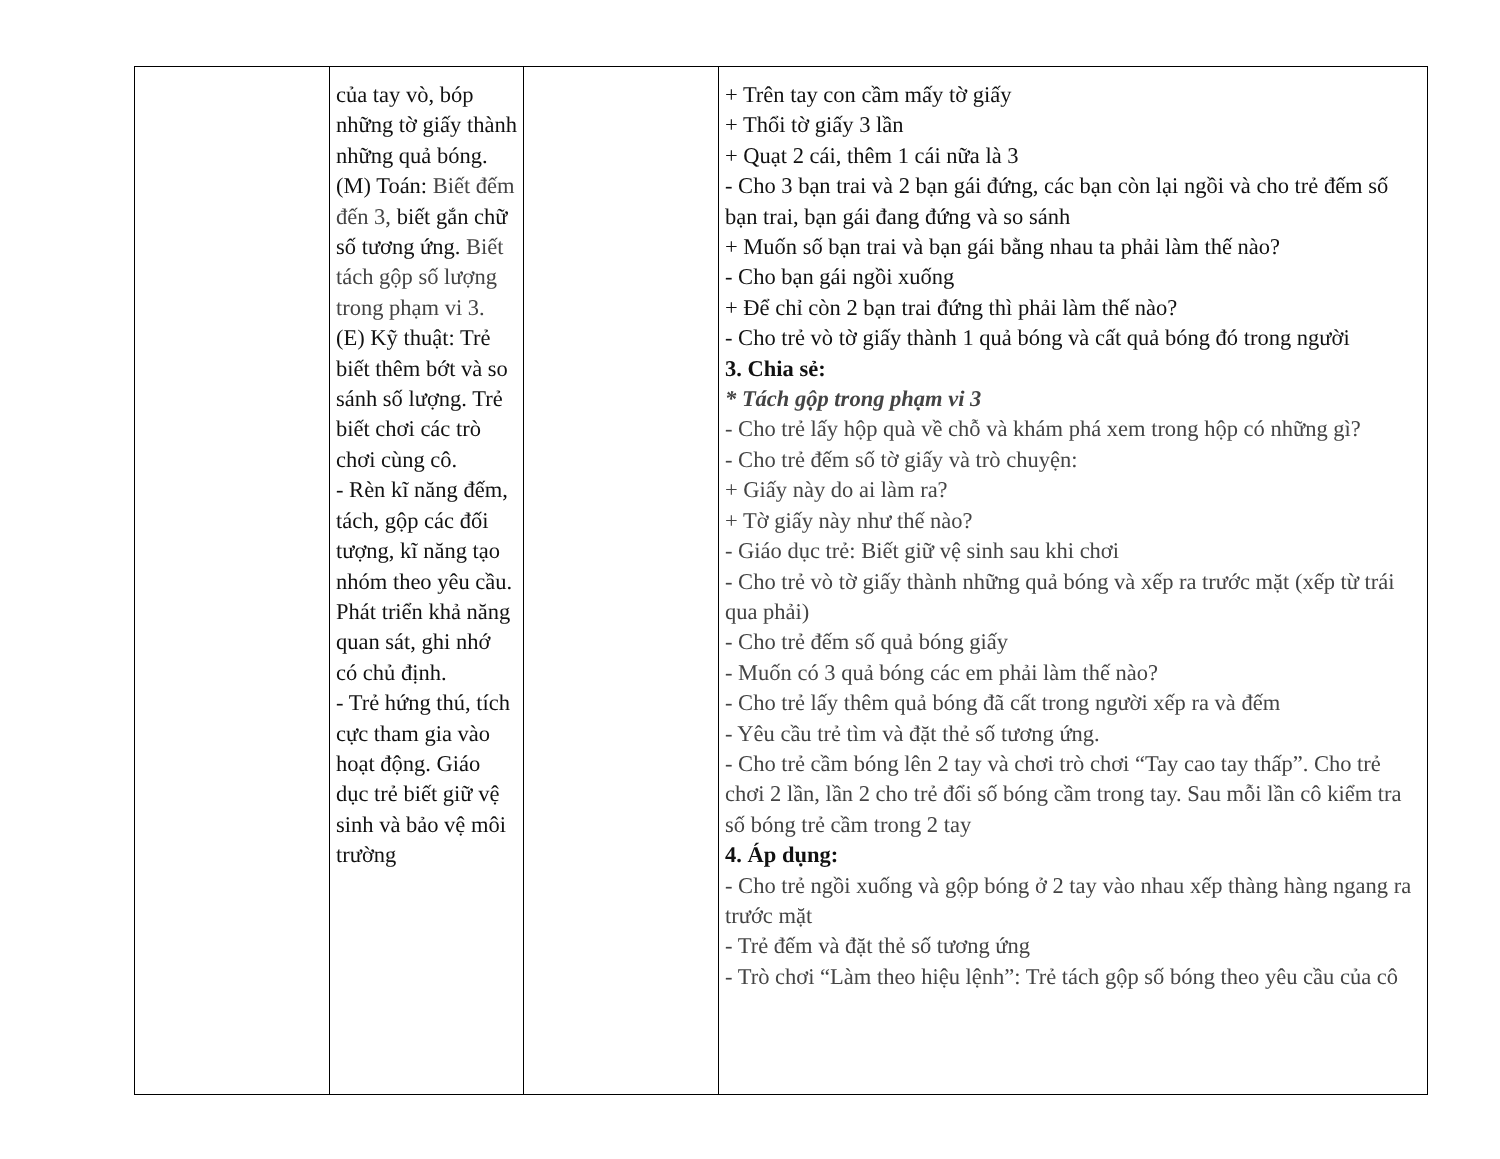| | của tay vò, bóp những tờ giấy thành những quả bóng. (M) Toán: Biết đếm đến 3, biết gắn chữ số tương ứng. Biết tách gộp số lượng trong phạm vi 3. (E) Kỹ thuật: Trẻ biết thêm bớt và so sánh số lượng. Trẻ biết chơi các trò chơi cùng cô. - Rèn kĩ năng đếm, tách, gộp các đối tượng, kĩ năng tạo nhóm theo yêu cầu. Phát triển khả năng quan sát, ghi nhớ có chủ định. - Trẻ hứng thú, tích cực tham gia vào hoạt động. Giáo dục trẻ biết giữ vệ sinh và bảo vệ môi trường | | + Trên tay con cầm mấy tờ giấy + Thổi tờ giấy 3 lần + Quạt 2 cái, thêm 1 cái nữa là 3 - Cho 3 bạn trai và 2 bạn gái đứng, các bạn còn lại ngồi và cho trẻ đếm số bạn trai, bạn gái đang đứng và so sánh + Muốn số bạn trai và bạn gái bằng nhau ta phải làm thế nào? - Cho bạn gái ngồi xuống + Để chỉ còn 2 bạn trai đứng thì phải làm thế nào? - Cho trẻ vò tờ giấy thành 1 quả bóng và cất quả bóng đó trong người 3. Chia sẻ: * Tách gộp trong phạm vi 3 - Cho trẻ lấy hộp quà về chỗ và khám phá xem trong hộp có những gì? - Cho trẻ đếm số tờ giấy và trò chuyện: + Giấy này do ai làm ra? + Tờ giấy này như thế nào? - Giáo dục trẻ: Biết giữ vệ sinh sau khi chơi - Cho trẻ vò tờ giấy thành những quả bóng và xếp ra trước mặt (xếp từ trái qua phải) - Cho trẻ đếm số quả bóng giấy - Muốn có 3 quả bóng các em phải làm thế nào? - Cho trẻ lấy thêm quả bóng đã cất trong người xếp ra và đếm - Yêu cầu trẻ tìm và đặt thẻ số tương ứng. - Cho trẻ cầm bóng lên 2 tay và chơi trò chơi “Tay cao tay thấp”. Cho trẻ chơi 2 lần, lần 2 cho trẻ đổi số bóng cầm trong tay. Sau mỗi lần cô kiểm tra số bóng trẻ cầm trong 2 tay 4. Áp dụng: - Cho trẻ ngồi xuống và gộp bóng ở 2 tay vào nhau xếp thàng hàng ngang ra trước mặt - Trẻ đếm và đặt thẻ số tương ứng - Trò chơi “Làm theo hiệu lệnh”: Trẻ tách gộp số bóng theo yêu cầu của cô |